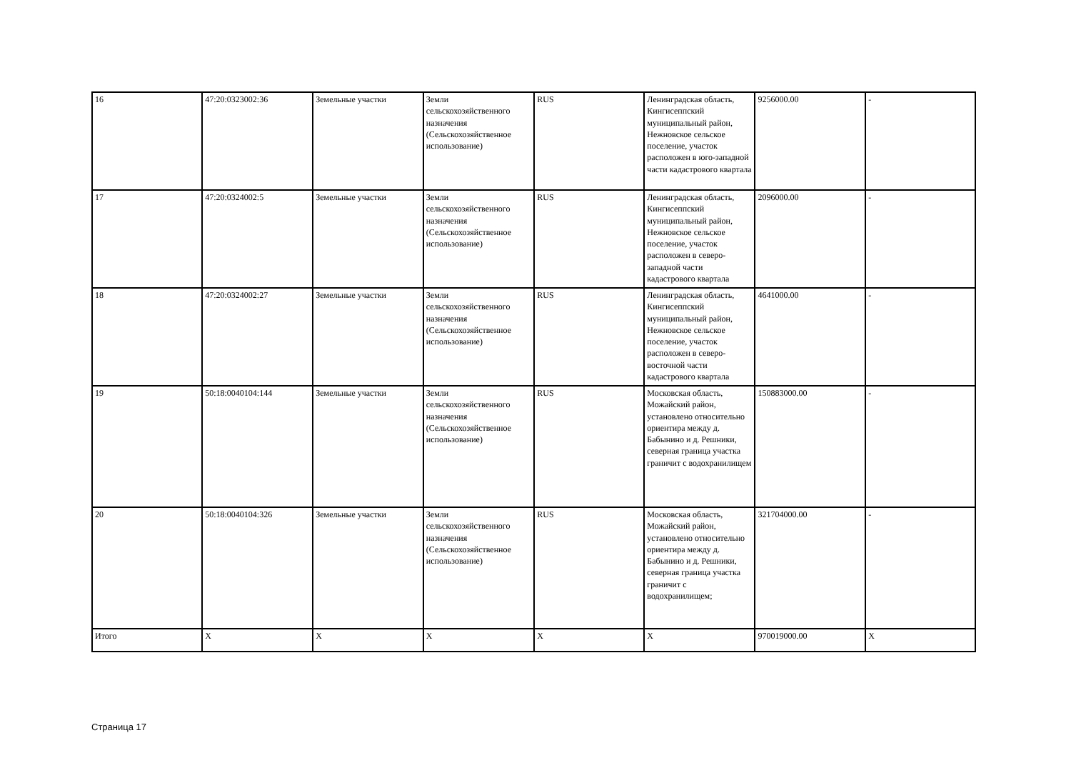| 16 | 47:20:0323002:36 | Земельные участки | Земли сельскохозяйственного назначения (Сельскохозяйственное использование) | RUS | Ленинградская область, Кингисеппский муниципальный район, Нежновское сельское поселение, участок расположен в юго-западной части кадастрового квартала | 9256000.00 | - |
| 17 | 47:20:0324002:5 | Земельные участки | Земли сельскохозяйственного назначения (Сельскохозяйственное использование) | RUS | Ленинградская область, Кингисеппский муниципальный район, Нежновское сельское поселение, участок расположен в северо-западной части кадастрового квартала | 2096000.00 | - |
| 18 | 47:20:0324002:27 | Земельные участки | Земли сельскохозяйственного назначения (Сельскохозяйственное использование) | RUS | Ленинградская область, Кингисеппский муниципальный район, Нежновское сельское поселение, участок расположен в северо-восточной части кадастрового квартала | 4641000.00 | - |
| 19 | 50:18:0040104:144 | Земельные участки | Земли сельскохозяйственного назначения (Сельскохозяйственное использование) | RUS | Московская область, Можайский район, установлено относительно ориентира между д. Бабынино и д. Решники, северная граница участка граничит с водохранилищем | 150883000.00 | - |
| 20 | 50:18:0040104:326 | Земельные участки | Земли сельскохозяйственного назначения (Сельскохозяйственное использование) | RUS | Московская область, Можайский район, установлено относительно ориентира между д. Бабынино и д. Решники, северная граница участка граничит с водохранилищем; | 321704000.00 | - |
| Итого | X | X | X | X | X | 970019000.00 | X |
Страница 17